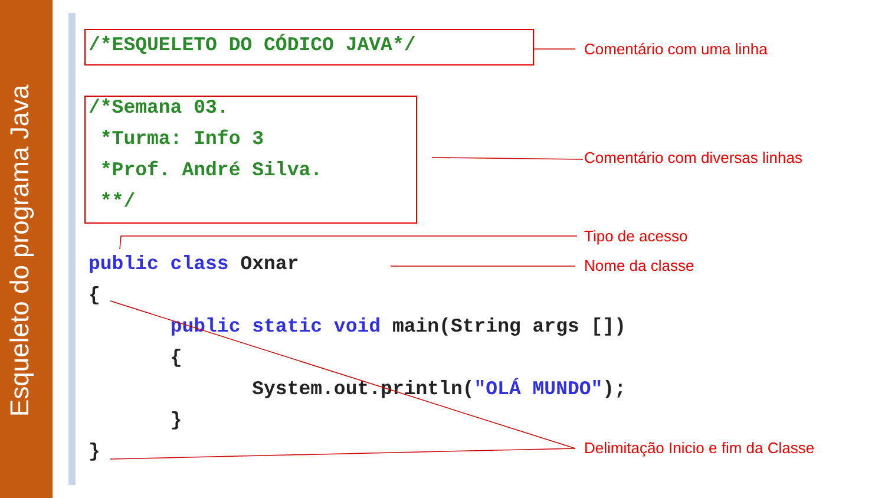Esqueleto do programa Java
/*ESQUELETO DO CÓDICO JAVA*/ /*Semana 03. *Turma: Info 3 *Prof. André Silva. **/ public class Oxnar { public static void main(String args []) { System.out.println("OLÁ MUNDO"); } }
Comentário com uma linha
Comentário com diversas linhas
Tipo de acesso
Nome da classe
Delimitação Inicio e fim da Classe